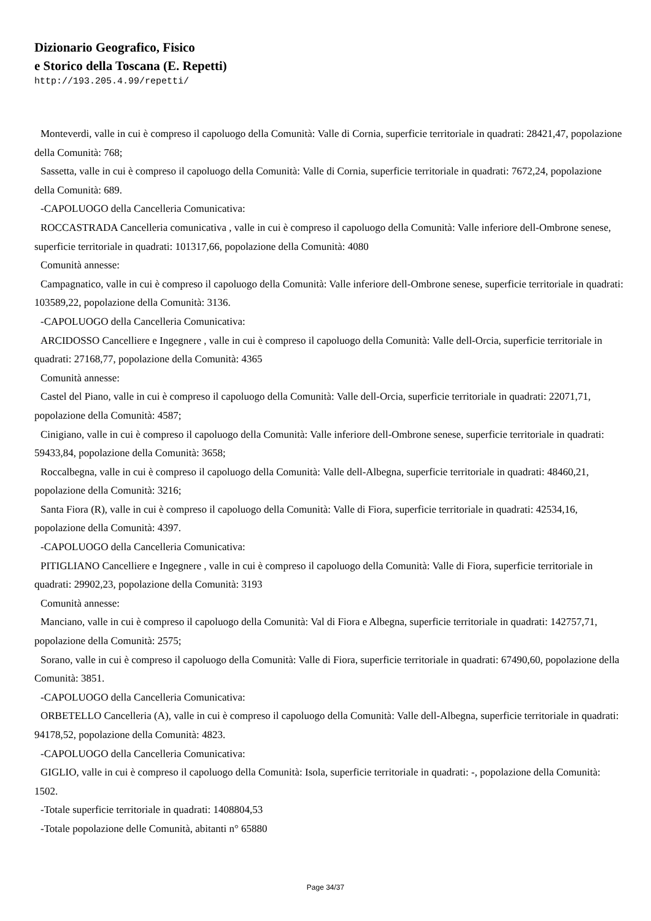Dizionario Geografico, Fisico
e Storico della Toscana (E. Repetti)
http://193.205.4.99/repetti/
Monteverdi, valle in cui è compreso il capoluogo della Comunità: Valle di Cornia, superficie territoriale in quadrati: 28421,47, popolazione della Comunità: 768;
Sassetta, valle in cui è compreso il capoluogo della Comunità: Valle di Cornia, superficie territoriale in quadrati: 7672,24, popolazione della Comunità: 689.
-CAPOLUOGO della Cancelleria Comunicativa:
ROCCASTRADA Cancelleria comunicativa , valle in cui è compreso il capoluogo della Comunità: Valle inferiore dell-Ombrone senese, superficie territoriale in quadrati: 101317,66, popolazione della Comunità: 4080
Comunità annesse:
Campagnatico, valle in cui è compreso il capoluogo della Comunità: Valle inferiore dell-Ombrone senese, superficie territoriale in quadrati: 103589,22, popolazione della Comunità: 3136.
-CAPOLUOGO della Cancelleria Comunicativa:
ARCIDOSSO Cancelliere e Ingegnere , valle in cui è compreso il capoluogo della Comunità: Valle dell-Orcia, superficie territoriale in quadrati: 27168,77, popolazione della Comunità: 4365
Comunità annesse:
Castel del Piano, valle in cui è compreso il capoluogo della Comunità: Valle dell-Orcia, superficie territoriale in quadrati: 22071,71, popolazione della Comunità: 4587;
Cinigiano, valle in cui è compreso il capoluogo della Comunità: Valle inferiore dell-Ombrone senese, superficie territoriale in quadrati: 59433,84, popolazione della Comunità: 3658;
Roccalbegna, valle in cui è compreso il capoluogo della Comunità: Valle dell-Albegna, superficie territoriale in quadrati: 48460,21, popolazione della Comunità: 3216;
Santa Fiora (R), valle in cui è compreso il capoluogo della Comunità: Valle di Fiora, superficie territoriale in quadrati: 42534,16, popolazione della Comunità: 4397.
-CAPOLUOGO della Cancelleria Comunicativa:
PITIGLIANO Cancelliere e Ingegnere , valle in cui è compreso il capoluogo della Comunità: Valle di Fiora, superficie territoriale in quadrati: 29902,23, popolazione della Comunità: 3193
Comunità annesse:
Manciano, valle in cui è compreso il capoluogo della Comunità: Val di Fiora e Albegna, superficie territoriale in quadrati: 142757,71, popolazione della Comunità: 2575;
Sorano, valle in cui è compreso il capoluogo della Comunità: Valle di Fiora, superficie territoriale in quadrati: 67490,60, popolazione della Comunità: 3851.
-CAPOLUOGO della Cancelleria Comunicativa:
ORBETELLO Cancelleria (A), valle in cui è compreso il capoluogo della Comunità: Valle dell-Albegna, superficie territoriale in quadrati: 94178,52, popolazione della Comunità: 4823.
-CAPOLUOGO della Cancelleria Comunicativa:
GIGLIO, valle in cui è compreso il capoluogo della Comunità: Isola, superficie territoriale in quadrati: -, popolazione della Comunità: 1502.
-Totale superficie territoriale in quadrati: 1408804,53
-Totale popolazione delle Comunità, abitanti n° 65880
Page 34/37